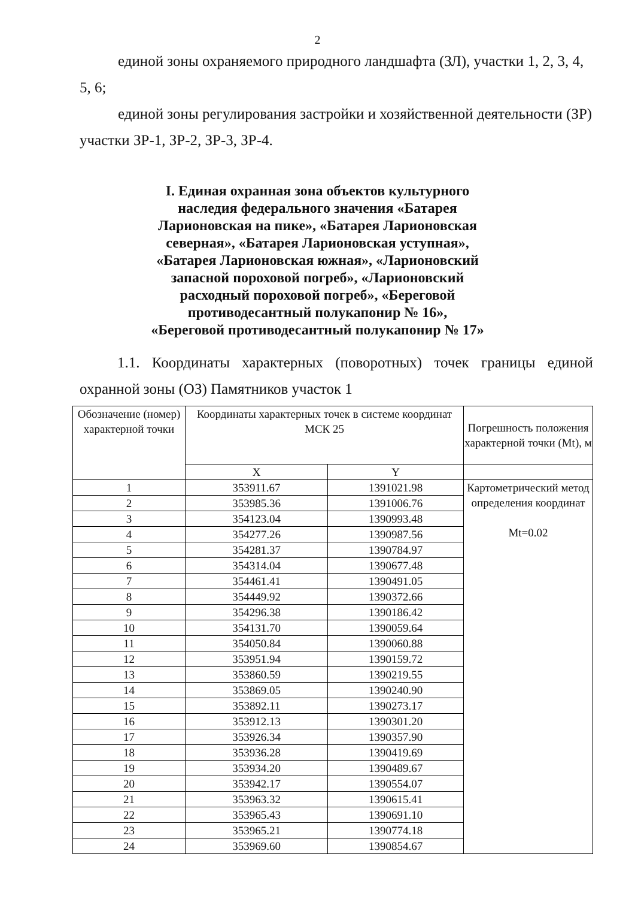2
единой зоны охраняемого природного ландшафта (ЗЛ), участки 1, 2, 3, 4,
5, 6;
единой зоны регулирования застройки и хозяйственной деятельности (ЗР)
участки ЗР-1, ЗР-2, ЗР-3, ЗР-4.
I. Единая охранная зона объектов культурного наследия федерального значения «Батарея Ларионовская на пике», «Батарея Ларионовская северная», «Батарея Ларионовская уступная», «Батарея Ларионовская южная», «Ларионовский запасной пороховой погреб», «Ларионовский расходный пороховой погреб», «Береговой противодесантный полукапонир № 16», «Береговой противодесантный полукапонир № 17»
1.1. Координаты характерных (поворотных) точек границы единой охранной зоны (ОЗ) Памятников участок 1
| Обозначение (номер) характерной точки | Координаты характерных точек в системе координат МСК 25 | | Погрешность положения характерной точки (Mt), м |
| --- | --- | --- | --- |
| | X | Y | |
| 1 | 353911.67 | 1391021.98 | Картометрический метод определения координат Mt=0.02 |
| 2 | 353985.36 | 1391006.76 | |
| 3 | 354123.04 | 1390993.48 | |
| 4 | 354277.26 | 1390987.56 | |
| 5 | 354281.37 | 1390784.97 | |
| 6 | 354314.04 | 1390677.48 | |
| 7 | 354461.41 | 1390491.05 | |
| 8 | 354449.92 | 1390372.66 | |
| 9 | 354296.38 | 1390186.42 | |
| 10 | 354131.70 | 1390059.64 | |
| 11 | 354050.84 | 1390060.88 | |
| 12 | 353951.94 | 1390159.72 | |
| 13 | 353860.59 | 1390219.55 | |
| 14 | 353869.05 | 1390240.90 | |
| 15 | 353892.11 | 1390273.17 | |
| 16 | 353912.13 | 1390301.20 | |
| 17 | 353926.34 | 1390357.90 | |
| 18 | 353936.28 | 1390419.69 | |
| 19 | 353934.20 | 1390489.67 | |
| 20 | 353942.17 | 1390554.07 | |
| 21 | 353963.32 | 1390615.41 | |
| 22 | 353965.43 | 1390691.10 | |
| 23 | 353965.21 | 1390774.18 | |
| 24 | 353969.60 | 1390854.67 | |